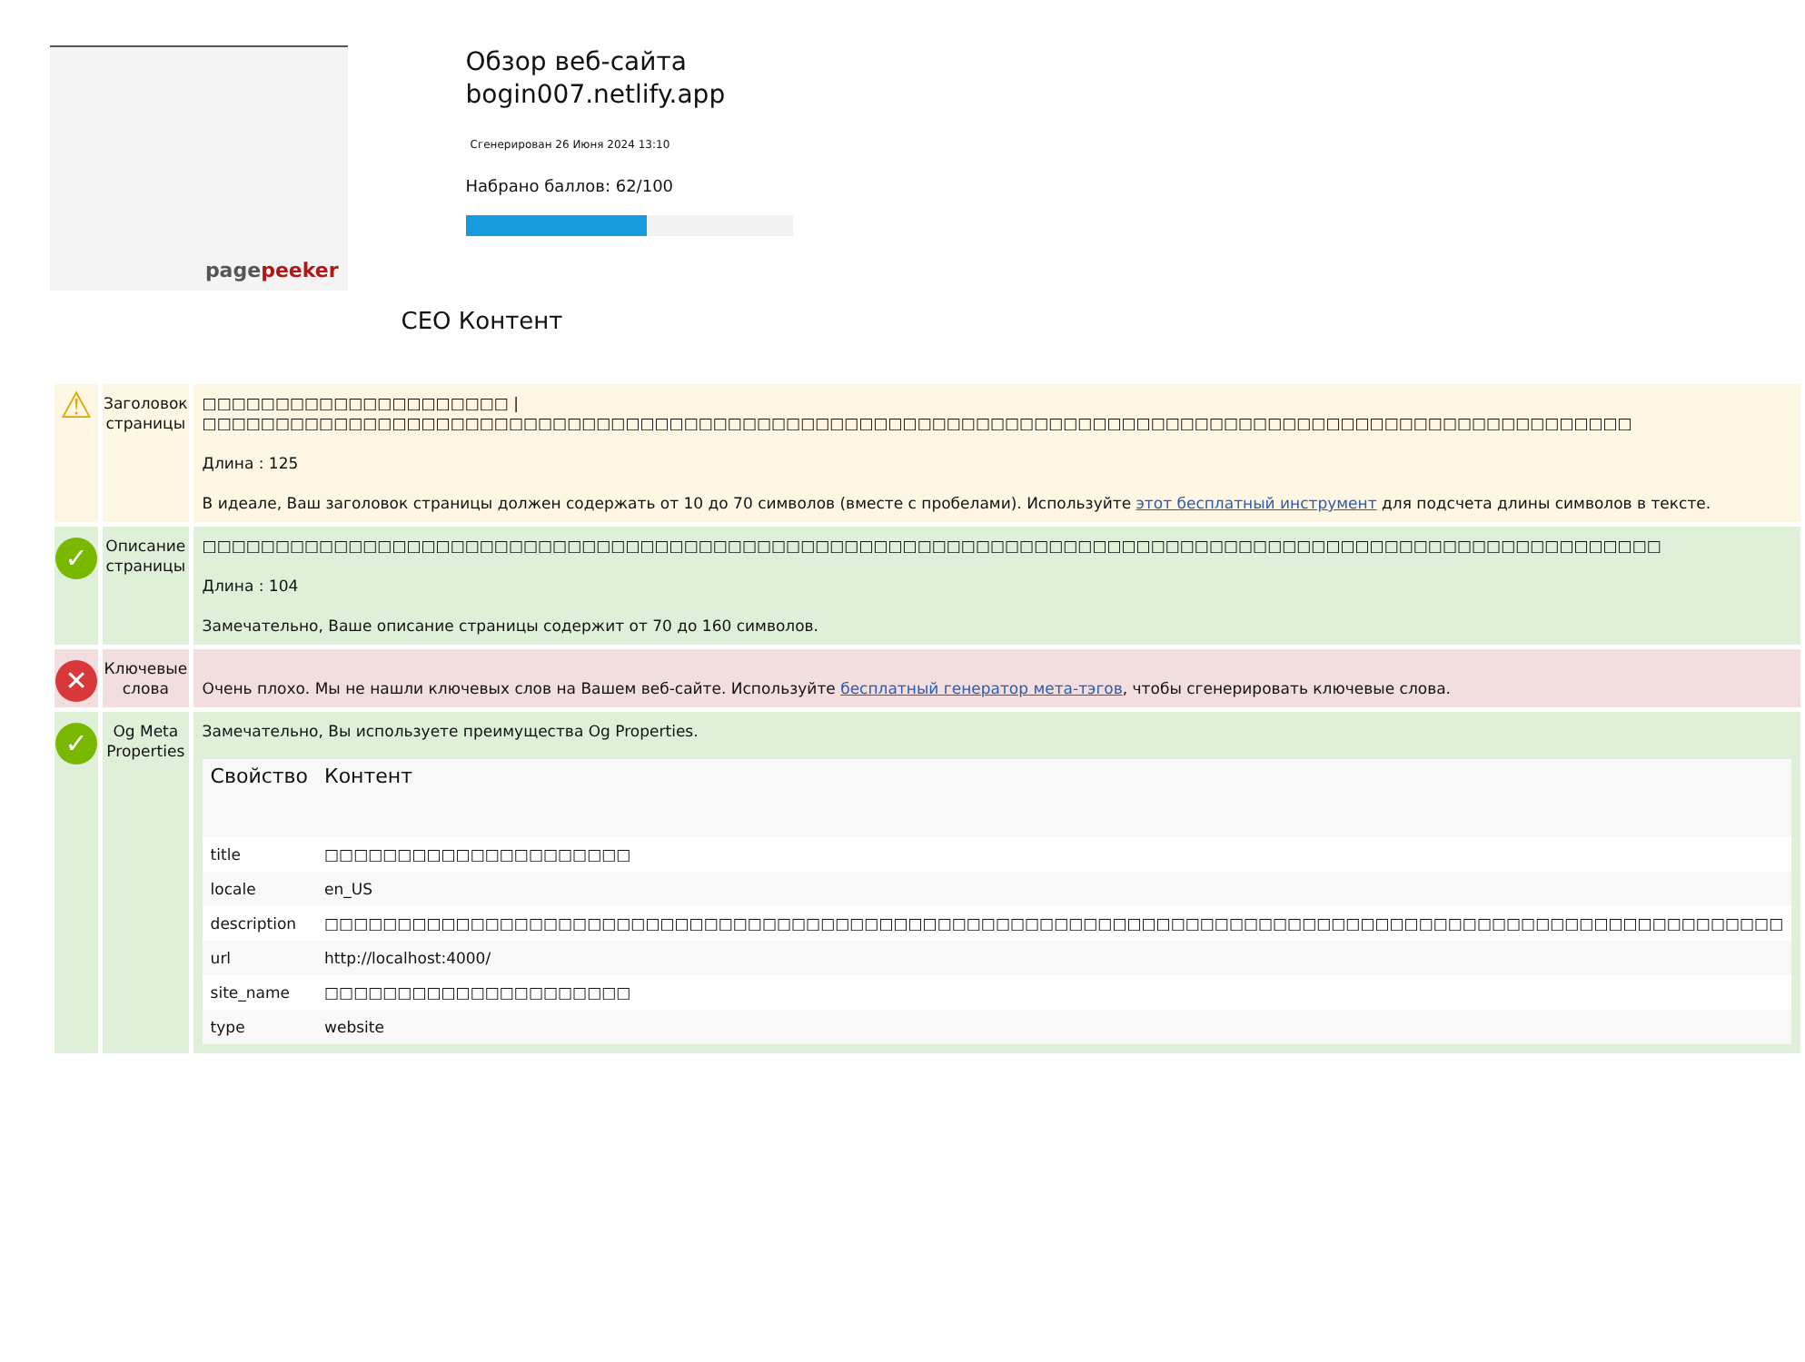pagepeeker
Обзор веб-сайта bogin007.netlify.app
Сгенерирован 26 Июня 2024 13:10
Набрано баллов: 62/100
СЕО Контент
| ⚠ | Заголовок страницы | □□□□□□□□□□□□□□□□□□□□□ / □□□□□□□□□□□□□□□□□□□□□□□□□□□□□□□□□□□□□□□□□□□□□□□□□□□□□□□□□□□□□□□□□□□□□□□□□□□□□□□□□□□□□□□□□□□□□□□□□□ Длина : 125 В идеале, Ваш заголовок страницы должен содержать от 10 до 70 символов (вместе с пробелами). Используйте этот бесплатный инструмент для подсчета длины символов в тексте. |
| ✓ | Описание страницы | □□□□□□□□□□□□□□□□□□□□□□□□□□□□□□□□□□□□□□□□□□□□□□□□□□□□□□□□□□□□□□□□□□□□□□□□□□□□□□□□□□□□□□□□□□□□□□□□□□□□ Длина : 104 Замечательно, Ваше описание страницы содержит от 70 до 160 символов. |
| ✕ | Ключевые слова | Очень плохо. Мы не нашли ключевых слов на Вашем веб-сайте. Используйте бесплатный генератор мета-тэгов , чтобы сгенерировать ключевые слова. |
| ✓ | Og Meta Properties | Замечательно, Вы используете преимущества Og Properties. / Свойство / Контент / / --- / --- / / title / □□□□□□□□□□□□□□□□□□□□□ / / locale / en_US / / description / □□□□□□□□□□□□□□□□□□□□□□□□□□□□□□□□□□□□□□□□□□□□□□□□□□□□□□□□□□□□□□□□□□□□□□□□□□□□□□□□□□□□□□□□□□□□□□□□□□□□ / / url / http://localhost:4000/ / / site_name / □□□□□□□□□□□□□□□□□□□□□ / / type / website / |